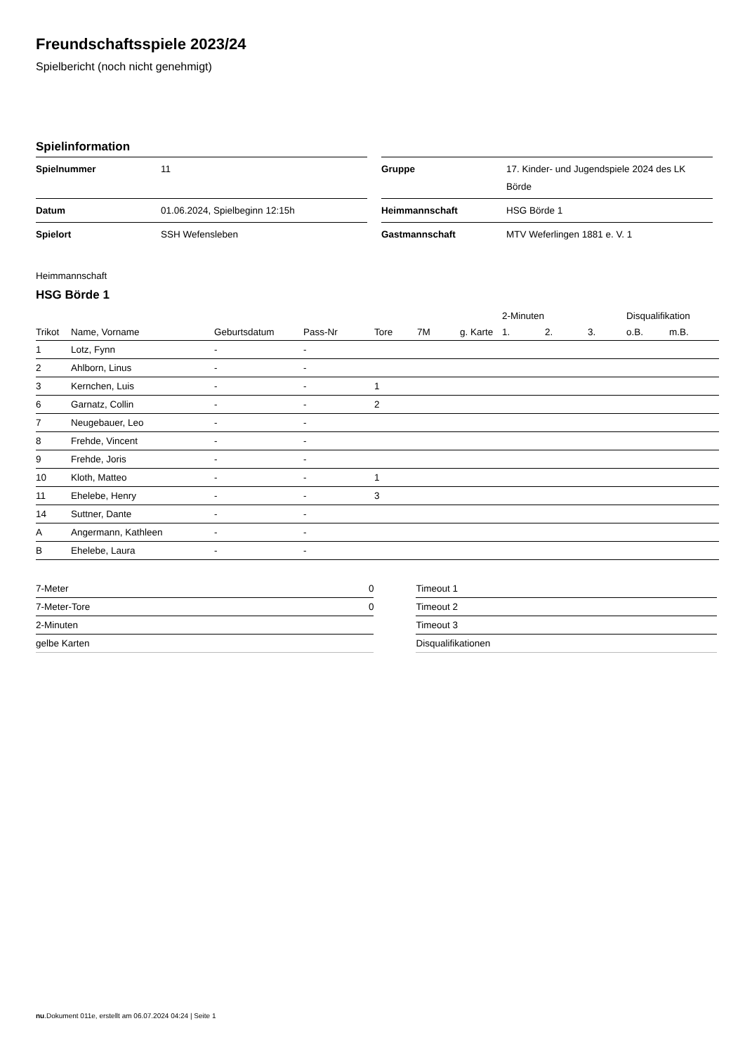Freundschaftsspiele 2023/24
Spielbericht (noch nicht genehmigt)
Spielinformation
| Spielnummer | 11 |
| Datum | 01.06.2024, Spielbeginn 12:15h |
| Spielort | SSH Wefensleben |
| Gruppe | 17. Kinder- und Jugendspiele 2024 des LK Börde |
| Heimmannschaft | HSG Börde 1 |
| Gastmannschaft | MTV Weferlingen 1881 e. V. 1 |
Heimmannschaft
HSG Börde 1
| | | | | | | | 2-Minuten | | | Disqualifikation | |
| --- | --- | --- | --- | --- | --- | --- | --- | --- | --- | --- | --- |
| Trikot | Name, Vorname | Geburtsdatum | Pass-Nr | Tore | 7M | g. Karte | 1. | 2. | 3. | o.B. | m.B. |
| 1 | Lotz, Fynn | - | - | | | | | | | | |
| 2 | Ahlborn, Linus | - | - | | | | | | | | |
| 3 | Kernchen, Luis | - | - | 1 | | | | | | | |
| 6 | Garnatz, Collin | - | - | 2 | | | | | | | |
| 7 | Neugebauer, Leo | - | - | | | | | | | | |
| 8 | Frehde, Vincent | - | - | | | | | | | | |
| 9 | Frehde, Joris | - | - | | | | | | | | |
| 10 | Kloth, Matteo | - | - | 1 | | | | | | | |
| 11 | Ehelebe, Henry | - | - | 3 | | | | | | | |
| 14 | Suttner, Dante | - | - | | | | | | | | |
| A | Angermann, Kathleen | - | - | | | | | | | | |
| B | Ehelebe, Laura | - | - | | | | | | | | |
| 7-Meter | 0 |
| 7-Meter-Tore | 0 |
| 2-Minuten | |
| gelbe Karten | |
| Timeout 1 |
| Timeout 2 |
| Timeout 3 |
| Disqualifikationen |
nu.Dokument 011e, erstellt am 06.07.2024 04:24 | Seite 1